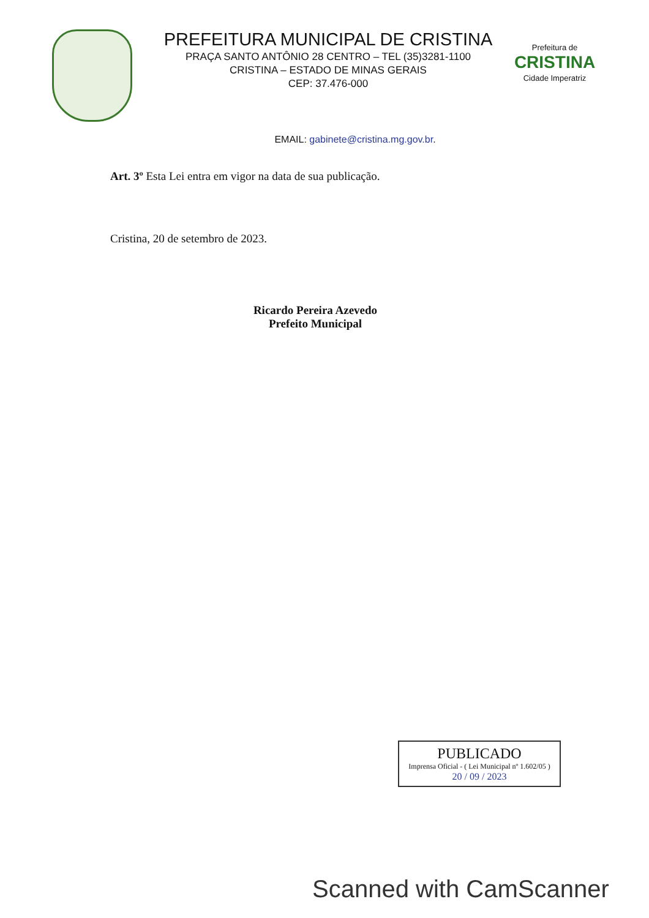PREFEITURA MUNICIPAL DE CRISTINA
PRAÇA SANTO ANTÔNIO 28 CENTRO – TEL (35)3281-1100
CRISTINA – ESTADO DE MINAS GERAIS
CEP: 37.476-000
Prefeitura de
CRISTINA
Cidade Imperatriz
EMAIL: gabinete@cristina.mg.gov.br.
Art. 3º Esta Lei entra em vigor na data de sua publicação.
Cristina, 20 de setembro de 2023.
Ricardo Pereira Azevedo
Prefeito Municipal
PUBLICADO
Imprensa Oficial - ( Lei Municipal nº 1.602/05 )
20 / 09 / 2023
Scanned with CamScanner